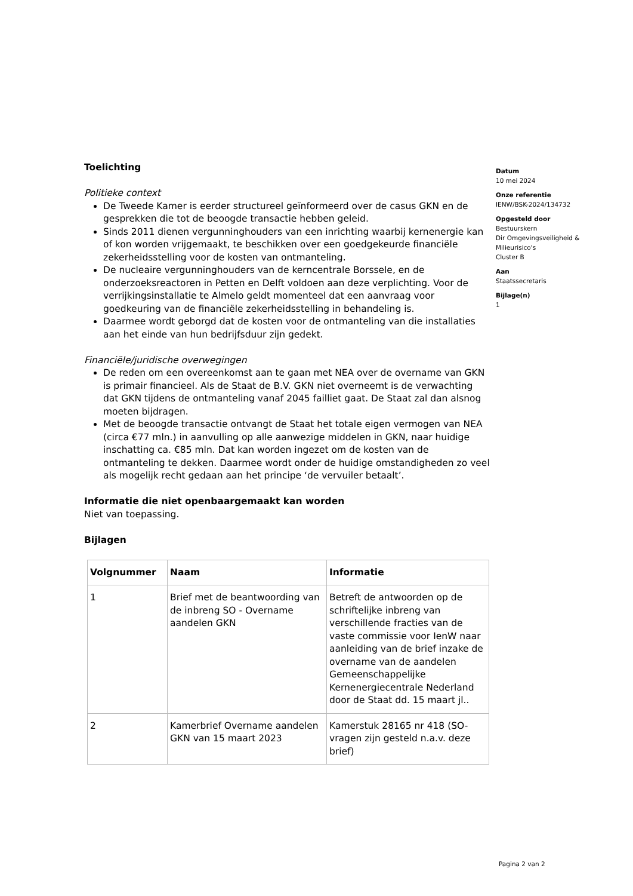Toelichting
Politieke context
De Tweede Kamer is eerder structureel geïnformeerd over de casus GKN en de gesprekken die tot de beoogde transactie hebben geleid.
Sinds 2011 dienen vergunninghouders van een inrichting waarbij kernenergie kan of kon worden vrijgemaakt, te beschikken over een goedgekeurde financiële zekerheidsstelling voor de kosten van ontmanteling.
De nucleaire vergunninghouders van de kerncentrale Borssele, en de onderzoeksreactoren in Petten en Delft voldoen aan deze verplichting. Voor de verrijkingsinstallatie te Almelo geldt momenteel dat een aanvraag voor goedkeuring van de financiële zekerheidsstelling in behandeling is.
Daarmee wordt geborgd dat de kosten voor de ontmanteling van die installaties aan het einde van hun bedrijfsduur zijn gedekt.
Financiële/juridische overwegingen
De reden om een overeenkomst aan te gaan met NEA over de overname van GKN is primair financieel. Als de Staat de B.V. GKN niet overneemt is de verwachting dat GKN tijdens de ontmanteling vanaf 2045 failliet gaat. De Staat zal dan alsnog moeten bijdragen.
Met de beoogde transactie ontvangt de Staat het totale eigen vermogen van NEA (circa €77 mln.) in aanvulling op alle aanwezige middelen in GKN, naar huidige inschatting ca. €85 mln. Dat kan worden ingezet om de kosten van de ontmanteling te dekken. Daarmee wordt onder de huidige omstandigheden zo veel als mogelijk recht gedaan aan het principe ‘de vervuiler betaalt’.
Informatie die niet openbaargemaakt kan worden
Niet van toepassing.
Bijlagen
| Volgnummer | Naam | Informatie |
| --- | --- | --- |
| 1 | Brief met de beantwoording van de inbreng SO - Overname aandelen GKN | Betreft de antwoorden op de schriftelijke inbreng van verschillende fracties van de vaste commissie voor IenW naar aanleiding van de brief inzake de overname van de aandelen Gemeenschappelijke Kernenergiecentrale Nederland door de Staat dd. 15 maart jl.. |
| 2 | Kamerbrief Overname aandelen GKN van 15 maart 2023 | Kamerstuk 28165 nr 418 (SO-vragen zijn gesteld n.a.v. deze brief) |
Datum
10 mei 2024
Onze referentie
IENW/BSK-2024/134732
Opgesteld door
Bestuurskern
Dir Omgevingsveiligheid & Milieurisico's
Cluster B
Aan
Staatssecretaris
Bijlage(n)
1
Pagina 2 van 2